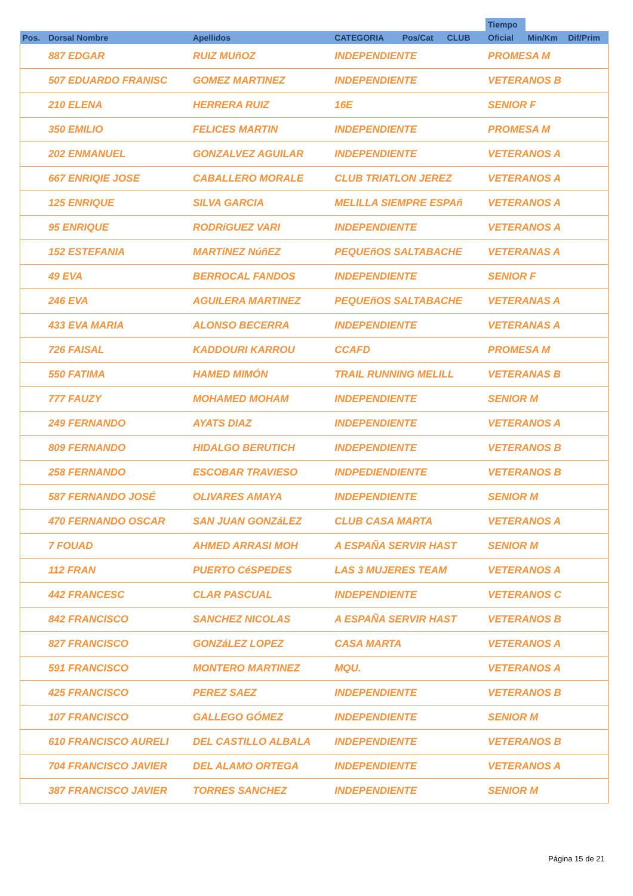| | | | | | | | Tiempo | | |
| --- | --- | --- | --- | --- | --- | --- | --- | --- | --- |
| Pos. | Dorsal Nombre | Apellidos | CATEGORIA | Pos/Cat | CLUB | | Oficial | Min/Km | Dif/Prim |
| | 887 EDGAR | RUIZ MUñOZ | INDEPENDIENTE | | | | PROMESA M | | |
| | 507 EDUARDO FRANISC | GOMEZ MARTINEZ | INDEPENDIENTE | | | | VETERANOS B | | |
| | 210 ELENA | HERRERA RUIZ | 16E | | | | SENIOR F | | |
| | 350 EMILIO | FELICES MARTIN | INDEPENDIENTE | | | | PROMESA M | | |
| | 202 ENMANUEL | GONZALVEZ AGUILAR | INDEPENDIENTE | | | | VETERANOS A | | |
| | 667 ENRIQIE JOSE | CABALLERO MORALE | CLUB TRIATLON JEREZ | | | | VETERANOS A | | |
| | 125 ENRIQUE | SILVA GARCIA | MELILLA SIEMPRE ESPAñ | | | | VETERANOS A | | |
| | 95 ENRIQUE | RODRíGUEZ VARI | INDEPENDIENTE | | | | VETERANOS A | | |
| | 152 ESTEFANIA | MARTíNEZ NúñEZ | PEQUEñOS SALTABACHE | | | | VETERANAS A | | |
| | 49 EVA | BERROCAL FANDOS | INDEPENDIENTE | | | | SENIOR F | | |
| | 246 EVA | AGUILERA MARTINEZ | PEQUEñOS SALTABACHE | | | | VETERANAS A | | |
| | 433 EVA MARIA | ALONSO BECERRA | INDEPENDIENTE | | | | VETERANAS A | | |
| | 726 FAISAL | KADDOURI KARROU | CCAFD | | | | PROMESA M | | |
| | 550 FATIMA | HAMED MIMÓN | TRAIL RUNNING MELILL | | | | VETERANAS B | | |
| | 777 FAUZY | MOHAMED MOHAM | INDEPENDIENTE | | | | SENIOR M | | |
| | 249 FERNANDO | AYATS DIAZ | INDEPENDIENTE | | | | VETERANOS A | | |
| | 809 FERNANDO | HIDALGO BERUTICH | INDEPENDIENTE | | | | VETERANOS B | | |
| | 258 FERNANDO | ESCOBAR TRAVIESO | INDPEDIENDIENTE | | | | VETERANOS B | | |
| | 587 FERNANDO JOSÉ | OLIVARES AMAYA | INDEPENDIENTE | | | | SENIOR M | | |
| | 470 FERNANDO OSCAR | SAN JUAN GONZáLEZ | CLUB CASA MARTA | | | | VETERANOS A | | |
| | 7 FOUAD | AHMED ARRASI MOH | A ESPAÑA SERVIR HAST | | | | SENIOR M | | |
| | 112 FRAN | PUERTO CéSPEDES | LAS 3 MUJERES TEAM | | | | VETERANOS A | | |
| | 442 FRANCESC | CLAR PASCUAL | INDEPENDIENTE | | | | VETERANOS C | | |
| | 842 FRANCISCO | SANCHEZ NICOLAS | A ESPAÑA SERVIR HAST | | | | VETERANOS B | | |
| | 827 FRANCISCO | GONZáLEZ LOPEZ | CASA MARTA | | | | VETERANOS A | | |
| | 591 FRANCISCO | MONTERO MARTINEZ | MQU. | | | | VETERANOS A | | |
| | 425 FRANCISCO | PEREZ SAEZ | INDEPENDIENTE | | | | VETERANOS B | | |
| | 107 FRANCISCO | GALLEGO GÓMEZ | INDEPENDIENTE | | | | SENIOR M | | |
| | 610 FRANCISCO AURELI | DEL CASTILLO ALBALA | INDEPENDIENTE | | | | VETERANOS B | | |
| | 704 FRANCISCO JAVIER | DEL ALAMO ORTEGA | INDEPENDIENTE | | | | VETERANOS A | | |
| | 387 FRANCISCO JAVIER | TORRES SANCHEZ | INDEPENDIENTE | | | | SENIOR M | | |
Página 15 de 21